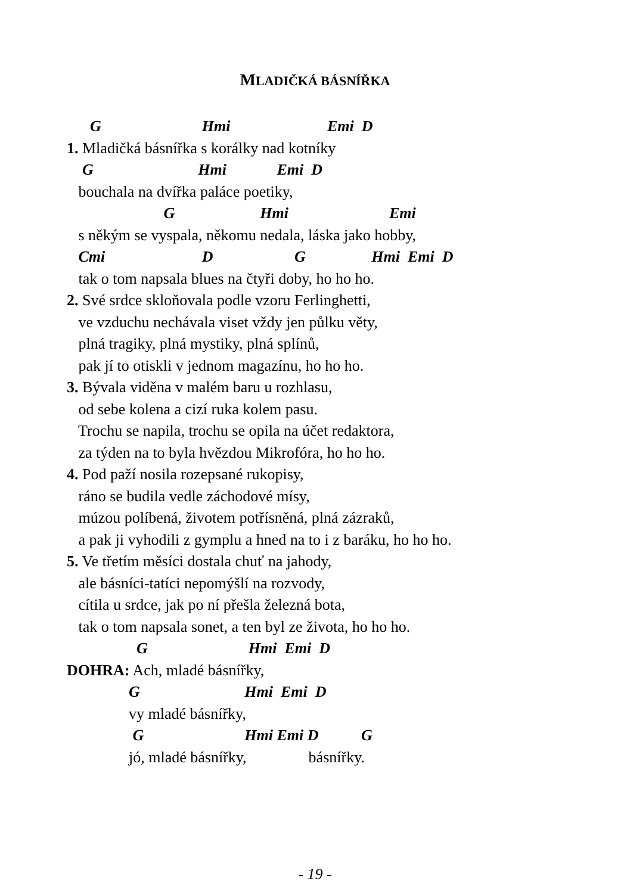MLADIČKÁ BÁSNÍŘKA
G Hmi Emi D
1. Mladičká básnířka s korálky nad kotníky
G Hmi Emi D
bouchala na dvířka paláce poetiky,
G Hmi Emi
s někým se vyspala, někomu nedala, láska jako hobby,
Cmi D G Hmi Emi D
tak o tom napsala blues na čtyři doby, ho ho ho.
2. Své srdce skloňovala podle vzoru Ferlinghetti,
ve vzduchu nechávala viset vždy jen půlku věty,
plná tragiky, plná mystiky, plná splínů,
pak jí to otiskli v jednom magazínu, ho ho ho.
3. Bývala viděna v malém baru u rozhlasu,
od sebe kolena a cizí ruka kolem pasu.
Trochu se napila, trochu se opila na účet redaktora,
za týden na to byla hvězdou Mikrofóra, ho ho ho.
4. Pod paží nosila rozepsané rukopisy,
ráno se budila vedle záchodové mísy,
múzou políbená, životem potřísněná, plná zázraků,
a pak ji vyhodili z gymplu a hned na to i z baráku, ho ho ho.
5. Ve třetím měsíci dostala chuť na jahody,
ale básníci-tatíci nepomýšlí na rozvody,
cítila u srdce, jak po ní přešla železná bota,
tak o tom napsala sonet, a ten byl ze života, ho ho ho.
G Hmi Emi D
DOHRA: Ach, mladé básnířky,
G Hmi Emi D
vy mladé básnířky,
G Hmi Emi D G
jó, mladé básnířky, básnířky.
- 19 -